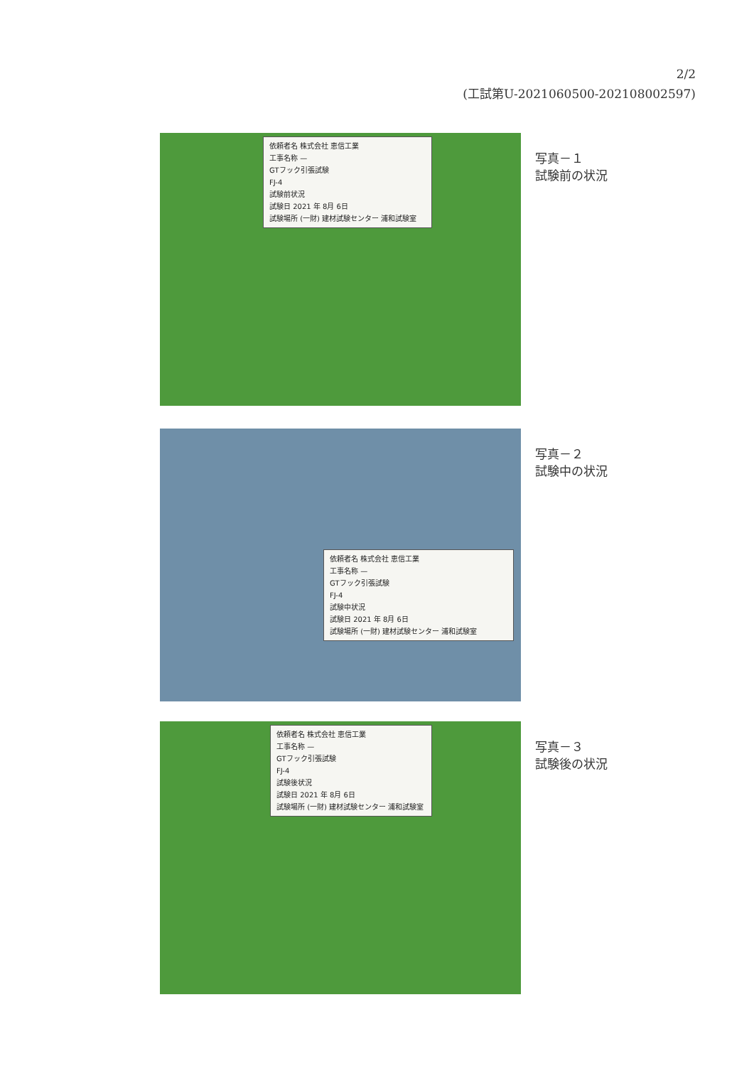2/2
(工試第U-2021060500-202108002597)
依頼者名 株式会社 恵信工業
工事名称 —
GTフック引張試験
FJ-4
試験前状況
試験日 2021 年 8月 6日
試験場所 (一財) 建材試験センター 浦和試験室
写真－１
試験前の状況
依頼者名 株式会社 恵信工業
工事名称 —
GTフック引張試験
FJ-4
試験中状況
試験日 2021 年 8月 6日
試験場所 (一財) 建材試験センター 浦和試験室
写真－２
試験中の状況
依頼者名 株式会社 恵信工業
工事名称 —
GTフック引張試験
FJ-4
試験後状況
試験日 2021 年 8月 6日
試験場所 (一財) 建材試験センター 浦和試験室
写真－３
試験後の状況